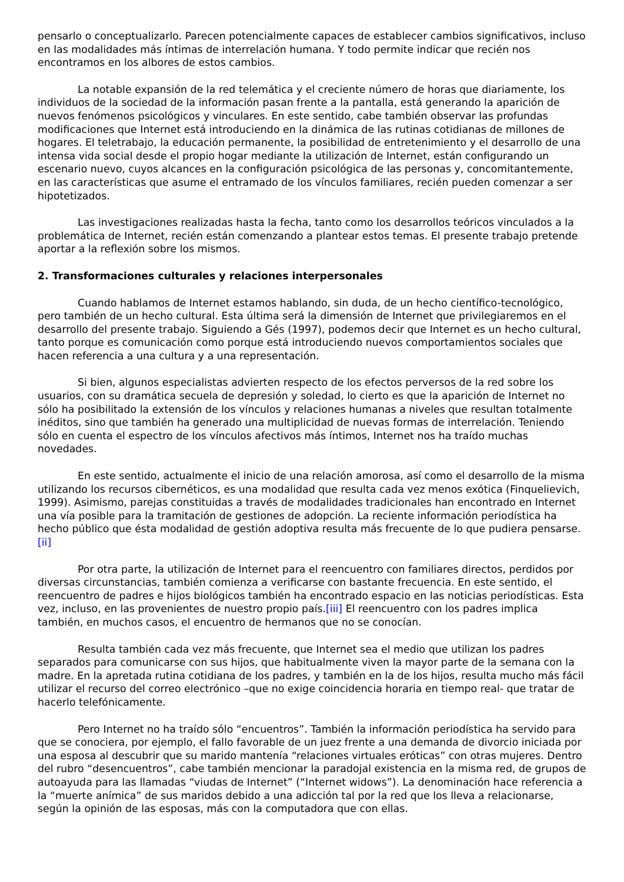pensarlo o conceptualizarlo. Parecen potencialmente capaces de establecer cambios significativos, incluso en las modalidades más íntimas de interrelación humana. Y todo permite indicar que recién nos encontramos en los albores de estos cambios.
La notable expansión de la red telemática y el creciente número de horas que diariamente, los individuos de la sociedad de la información pasan frente a la pantalla, está generando la aparición de nuevos fenómenos psicológicos y vinculares. En este sentido, cabe también observar las profundas modificaciones que Internet está introduciendo en la dinámica de las rutinas cotidianas de millones de hogares. El teletrabajo, la educación permanente, la posibilidad de entretenimiento y el desarrollo de una intensa vida social desde el propio hogar mediante la utilización de Internet, están configurando un escenario nuevo, cuyos alcances en la configuración psicológica de las personas y, concomitantemente, en las características que asume el entramado de los vínculos familiares, recién pueden comenzar a ser hipotetizados.
Las investigaciones realizadas hasta la fecha, tanto como los desarrollos teóricos vinculados a la problemática de Internet, recién están comenzando a plantear estos temas. El presente trabajo pretende aportar a la reflexión sobre los mismos.
2. Transformaciones culturales y relaciones interpersonales
Cuando hablamos de Internet estamos hablando, sin duda, de un hecho científico-tecnológico, pero también de un hecho cultural. Esta última será la dimensión de Internet que privilegiaremos en el desarrollo del presente trabajo. Siguiendo a Gés (1997), podemos decir que Internet es un hecho cultural, tanto porque es comunicación como porque está introduciendo nuevos comportamientos sociales que hacen referencia a una cultura y a una representación.
Si bien, algunos especialistas advierten respecto de los efectos perversos de la red sobre los usuarios, con su dramática secuela de depresión y soledad, lo cierto es que la aparición de Internet no sólo ha posibilitado la extensión de los vínculos y relaciones humanas a niveles que resultan totalmente inéditos, sino que también ha generado una multiplicidad de nuevas formas de interrelación. Teniendo sólo en cuenta el espectro de los vínculos afectivos más íntimos, Internet nos ha traído muchas novedades.
En este sentido, actualmente el inicio de una relación amorosa, así como el desarrollo de la misma utilizando los recursos cibernéticos, es una modalidad que resulta cada vez menos exótica (Finquelievich, 1999). Asimismo, parejas constituidas a través de modalidades tradicionales han encontrado en Internet una vía posible para la tramitación de gestiones de adopción. La reciente información periodística ha hecho público que ésta modalidad de gestión adoptiva resulta más frecuente de lo que pudiera pensarse.[ii]
Por otra parte, la utilización de Internet para el reencuentro con familiares directos, perdidos por diversas circunstancias, también comienza a verificarse con bastante frecuencia. En este sentido, el reencuentro de padres e hijos biológicos también ha encontrado espacio en las noticias periodísticas. Esta vez, incluso, en las provenientes de nuestro propio país.[iii] El reencuentro con los padres implica también, en muchos casos, el encuentro de hermanos que no se conocían.
Resulta también cada vez más frecuente, que Internet sea el medio que utilizan los padres separados para comunicarse con sus hijos, que habitualmente viven la mayor parte de la semana con la madre. En la apretada rutina cotidiana de los padres, y también en la de los hijos, resulta mucho más fácil utilizar el recurso del correo electrónico –que no exige coincidencia horaria en tiempo real- que tratar de hacerlo telefónicamente.
Pero Internet no ha traído sólo “encuentros”. También la información periodística ha servido para que se conociera, por ejemplo, el fallo favorable de un juez frente a una demanda de divorcio iniciada por una esposa al descubrir que su marido mantenía “relaciones virtuales eróticas” con otras mujeres. Dentro del rubro “desencuentros”, cabe también mencionar la paradojal existencia en la misma red, de grupos de autoayuda para las llamadas “viudas de Internet” (“Internet widows”). La denominación hace referencia a la “muerte anímica” de sus maridos debido a una adicción tal por la red que los lleva a relacionarse, según la opinión de las esposas, más con la computadora que con ellas.